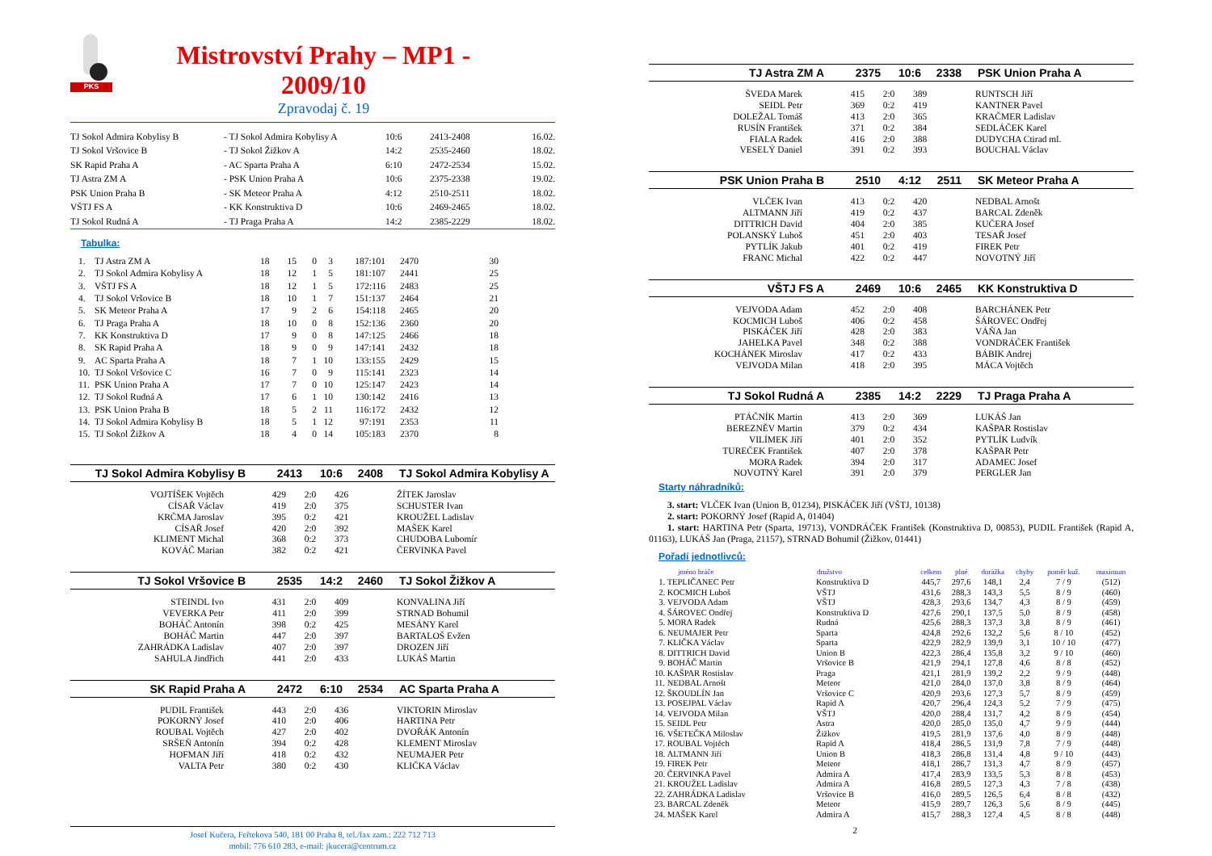PKS
Mistrovství Prahy – MP1 - 2009/10
Zpravodaj č. 19
| TJ Sokol Admira Kobylisy B | - TJ Sokol Admira Kobylisy A | 10:6 | 2413-2408 | 16.02. |
| TJ Sokol Vršovice B | - TJ Sokol Žižkov A | 14:2 | 2535-2460 | 18.02. |
| SK Rapid Praha A | - AC Sparta Praha A | 6:10 | 2472-2534 | 15.02. |
| TJ Astra ZM A | - PSK Union Praha A | 10:6 | 2375-2338 | 19.02. |
| PSK Union Praha B | - SK Meteor Praha A | 4:12 | 2510-2511 | 18.02. |
| VŠTJ FS A | - KK Konstruktiva D | 10:6 | 2469-2465 | 18.02. |
| TJ Sokol Rudná A | - TJ Praga Praha A | 14:2 | 2385-2229 | 18.02. |
Tabulka:
| 1. | TJ Astra ZM A | 18 | 15 | 0 | 3 | 187:101 | 2470 | 30 |
| 2. | TJ Sokol Admira Kobylisy A | 18 | 12 | 1 | 5 | 181:107 | 2441 | 25 |
| 3. | VŠTJ FS A | 18 | 12 | 1 | 5 | 172:116 | 2483 | 25 |
| 4. | TJ Sokol Vršovice B | 18 | 10 | 1 | 7 | 151:137 | 2464 | 21 |
| 5. | SK Meteor Praha A | 17 | 9 | 2 | 6 | 154:118 | 2465 | 20 |
| 6. | TJ Praga Praha A | 18 | 10 | 0 | 8 | 152:136 | 2360 | 20 |
| 7. | KK Konstruktiva D | 17 | 9 | 0 | 8 | 147:125 | 2466 | 18 |
| 8. | SK Rapid Praha A | 18 | 9 | 0 | 9 | 147:141 | 2432 | 18 |
| 9. | AC Sparta Praha A | 18 | 7 | 1 | 10 | 133:155 | 2429 | 15 |
| 10. | TJ Sokol Vršovice C | 16 | 7 | 0 | 9 | 115:141 | 2323 | 14 |
| 11. | PSK Union Praha A | 17 | 7 | 0 | 10 | 125:147 | 2423 | 14 |
| 12. | TJ Sokol Rudná A | 17 | 6 | 1 | 10 | 130:142 | 2416 | 13 |
| 13. | PSK Union Praha B | 18 | 5 | 2 | 11 | 116:172 | 2432 | 12 |
| 14. | TJ Sokol Admira Kobylisy B | 18 | 5 | 1 | 12 | 97:191 | 2353 | 11 |
| 15. | TJ Sokol Žižkov A | 18 | 4 | 0 | 14 | 105:183 | 2370 | 8 |
TJ Sokol Admira Kobylisy B 2413 10:6 2408 TJ Sokol Admira Kobylisy A
| VOJTÍŠEK Vojtěch | 429 | 2:0 | 426 | ŽÍTEK Jaroslav |
| CÍSAŘ Václav | 419 | 2:0 | 375 | SCHUSTER Ivan |
| KRČMA Jaroslav | 395 | 0:2 | 421 | KROUŽEL Ladislav |
| CÍSAŘ Josef | 420 | 2:0 | 392 | MAŠEK Karel |
| KLIMENT Michal | 368 | 0:2 | 373 | CHUDOBA Lubomír |
| KOVÁČ Marian | 382 | 0:2 | 421 | ČERVINKA Pavel |
TJ Sokol Vršovice B 2535 14:2 2460 TJ Sokol Žižkov A
| STEINDL Ivo | 431 | 2:0 | 409 | KONVALINA Jiří |
| VEVERKA Petr | 411 | 2:0 | 399 | STRNAD Bohumil |
| BOHÁČ Antonín | 398 | 0:2 | 425 | MESÁNY Karel |
| BOHÁČ Martin | 447 | 2:0 | 397 | BARTALOŠ Evžen |
| ZAHRÁDKA Ladislav | 407 | 2:0 | 397 | DROZEN Jiří |
| SAHULA Jindřich | 441 | 2:0 | 433 | LUKÁŠ Martin |
SK Rapid Praha A 2472 6:10 2534 AC Sparta Praha A
| PUDIL František | 443 | 2:0 | 436 | VIKTORIN Miroslav |
| POKORNÝ Josef | 410 | 2:0 | 406 | HARTINA Petr |
| ROUBAL Vojtěch | 427 | 2:0 | 402 | DVOŘÁK Antonín |
| SRŠEŇ Antonín | 394 | 0:2 | 428 | KLEMENT Miroslav |
| HOFMAN Jiří | 418 | 0:2 | 432 | NEUMAJER Petr |
| VALTA Petr | 380 | 0:2 | 430 | KLIČKA Václav |
Josef Kučera, Feřtekova 540, 181 00 Praha 8, tel./fax zam.: 222 712 713
mobil: 776 610 283, e-mail: jkucera@centrum.cz
TJ Astra ZM A 2375 10:6 2338 PSK Union Praha A
| ŠVEDA Marek | 415 | 2:0 | 389 | RUNTSCH Jiří |
| SEIDL Petr | 369 | 0:2 | 419 | KANTNER Pavel |
| DOLEŽAL Tomáš | 413 | 2:0 | 365 | KRAČMER Ladislav |
| RUSÍN František | 371 | 0:2 | 384 | SEDLÁČEK Karel |
| FIALA Radek | 416 | 2:0 | 388 | DUDYCHA Ctirad ml. |
| VESELÝ Daniel | 391 | 0:2 | 393 | BOUCHAL Václav |
PSK Union Praha B 2510 4:12 2511 SK Meteor Praha A
| VLČEK Ivan | 413 | 0:2 | 420 | NEDBAL Arnošt |
| ALTMANN Jiří | 419 | 0:2 | 437 | BARCAL Zdeněk |
| DITTRICH David | 404 | 2:0 | 385 | KUČERA Josef |
| POLANSKÝ Luboš | 451 | 2:0 | 403 | TESAŘ Josef |
| PYTLÍK Jakub | 401 | 0:2 | 419 | FIREK Petr |
| FRANC Michal | 422 | 0:2 | 447 | NOVOTNÝ Jiří |
VŠTJ FS A 2469 10:6 2465 KK Konstruktiva D
| VEJVODA Adam | 452 | 2:0 | 408 | BARCHÁNEK Petr |
| KOCMICH Luboš | 406 | 0:2 | 458 | ŠÁROVEC Ondřej |
| PISKÁČEK Jiří | 428 | 2:0 | 383 | VÁŇA Jan |
| JAHELKA Pavel | 348 | 0:2 | 388 | VONDRÁČEK František |
| KOCHÁNEK Miroslav | 417 | 0:2 | 433 | BÁBIK Andrej |
| VEJVODA Milan | 418 | 2:0 | 395 | MÁCA Vojtěch |
TJ Sokol Rudná A 2385 14:2 2229 TJ Praga Praha A
| PTÁČNÍK Martin | 413 | 2:0 | 369 | LUKÁŠ Jan |
| BEREZNĚV Martin | 379 | 0:2 | 434 | KAŠPAR Rostislav |
| VILÍMEK Jiří | 401 | 2:0 | 352 | PYTLÍK Ludvík |
| TUREČEK František | 407 | 2:0 | 378 | KAŠPAR Petr |
| MORA Radek | 394 | 2:0 | 317 | ADAMEC Josef |
| NOVOTNÝ Karel | 391 | 2:0 | 379 | PERGLER Jan |
Starty náhradníků:
3. start: VLČEK Ivan (Union B, 01234), PISKÁČEK Jiří (VŠTJ, 10138)
2. start: POKORNÝ Josef (Rapid A, 01404)
1. start: HARTINA Petr (Sparta, 19713), VONDRÁČEK František (Konstruktiva D, 00853), PUDIL František (Rapid A, 01163), LUKÁŠ Jan (Praga, 21157), STRNAD Bohumil (Žižkov, 01441)
Pořadí jednotlivců:
| | jméno hráče | družstvo | celkem | plné | dorážka | chyby | poměr kuž. | maximum |
| --- | --- | --- | --- | --- | --- | --- | --- | --- |
| 1. | TEPLIČANEC Petr | Konstruktiva D | 445,7 | 297,6 | 148,1 | 2,4 | 7 / 9 | (512) |
| 2. | KOCMICH Luboš | VŠTJ | 431,6 | 288,3 | 143,3 | 5,5 | 8 / 9 | (460) |
| 3. | VEJVODA Adam | VŠTJ | 428,3 | 293,6 | 134,7 | 4,3 | 8 / 9 | (459) |
| 4. | ŠÁROVEC Ondřej | Konstruktiva D | 427,6 | 290,1 | 137,5 | 5,0 | 8 / 9 | (458) |
| 5. | MORA Radek | Rudná | 425,6 | 288,3 | 137,3 | 3,8 | 8 / 9 | (461) |
| 6. | NEUMAJER Petr | Sparta | 424,8 | 292,6 | 132,2 | 5,6 | 8 / 10 | (452) |
| 7. | KLIČKA Václav | Sparta | 422,9 | 282,9 | 139,9 | 3,1 | 10 / 10 | (477) |
| 8. | DITTRICH David | Union B | 422,3 | 286,4 | 135,8 | 3,2 | 9 / 10 | (460) |
| 9. | BOHÁČ Martin | Vršovice B | 421,9 | 294,1 | 127,8 | 4,6 | 8 / 8 | (452) |
| 10. | KAŠPAR Rostislav | Praga | 421,1 | 281,9 | 139,2 | 2,2 | 9 / 9 | (448) |
| 11. | NEDBAL Arnošt | Meteor | 421,0 | 284,0 | 137,0 | 3,8 | 8 / 9 | (464) |
| 12. | ŠKOUDLÍN Jan | Vršovice C | 420,9 | 293,6 | 127,3 | 5,7 | 8 / 9 | (459) |
| 13. | POSEJPAL Václav | Rapid A | 420,7 | 296,4 | 124,3 | 5,2 | 7 / 9 | (475) |
| 14. | VEJVODA Milan | VŠTJ | 420,0 | 288,4 | 131,7 | 4,2 | 8 / 9 | (454) |
| 15. | SEIDL Petr | Astra | 420,0 | 285,0 | 135,0 | 4,7 | 9 / 9 | (444) |
| 16. | VŠETEČKA Miloslav | Žižkov | 419,5 | 281,9 | 137,6 | 4,0 | 8 / 9 | (448) |
| 17. | ROUBAL Vojtěch | Rapid A | 418,4 | 286,5 | 131,9 | 7,8 | 7 / 9 | (448) |
| 18. | ALTMANN Jiří | Union B | 418,3 | 286,8 | 131,4 | 4,8 | 9 / 10 | (443) |
| 19. | FIREK Petr | Meteor | 418,1 | 286,7 | 131,3 | 4,7 | 8 / 9 | (457) |
| 20. | ČERVINKA Pavel | Admira A | 417,4 | 283,9 | 133,5 | 5,3 | 8 / 8 | (453) |
| 21. | KROUŽEL Ladislav | Admira A | 416,8 | 289,5 | 127,3 | 4,3 | 7 / 8 | (438) |
| 22. | ZAHRÁDKA Ladislav | Vršovice B | 416,0 | 289,5 | 126,5 | 6,4 | 8 / 8 | (432) |
| 23. | BARCAL Zdeněk | Meteor | 415,9 | 289,7 | 126,3 | 5,6 | 8 / 9 | (445) |
| 24. | MAŠEK Karel | Admira A | 415,7 | 288,3 | 127,4 | 4,5 | 8 / 8 | (448) |
2